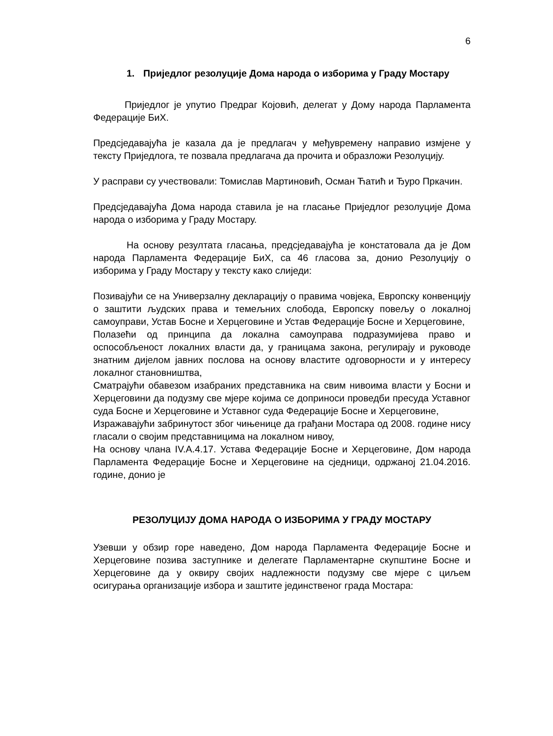6
1. Приједлог резолуције Дома народа о изборима у Граду Мостару
Приједлог је упутио Предраг Којовић, делегат у Дому народа Парламента Федерације БиХ.
Предсједавајућа је казала да је предлагач у међувремену направио измјене у тексту Приједлога, те позвала предлагача да прочита и образложи Резолуцију.
У расправи су учествовали: Томислав Мартиновић, Осман Ћатић и Ђуро Пркачин.
Предсједавајућа Дома народа ставила је на гласање Приједлог резолуције Дома народа о изборима у Граду Мостару.
На основу резултата гласања, предсједавајућа је констатовала да је Дом народа Парламента Федерације БиХ, са 46 гласова за, донио Резолуцију о изборима у Граду Мостару у тексту како слиједи:
Позивајући се на Универзалну декларацију о правима човјека, Европску конвенцију о заштити људских права и темељних слобода, Европску повељу о локалној самоуправи, Устав Босне и Херцеговине и Устав Федерације Босне и Херцеговине,
Полазећи од принципа да локална самоуправа подразумијева право и оспособљеност локалних власти да, у границама закона, регулирају и руководе знатним дијелом јавних послова на основу властите одговорности и у интересу локалног становништва,
Сматрајући обавезом изабраних представника на свим нивоима власти у Босни и Херцеговини да подузму све мјере којима се доприноси проведби пресуда Уставног суда Босне и Херцеговине и Уставног суда Федерације Босне и Херцеговине,
Изражавајући забринутост због чињенице да грађани Мостара од 2008. године нису гласали о својим представницима на локалном нивоу,
На основу члана IV.A.4.17. Устава Федерације Босне и Херцеговине, Дом народа Парламента Федерације Босне и Херцеговине на сједници, одржаној 21.04.2016. године, донио је
РЕЗОЛУЦИЈУ ДОМА НАРОДА О ИЗБОРИМА У ГРАДУ МОСТАРУ
Узевши у обзир горе наведено, Дом народа Парламента Федерације Босне и Херцеговине позива заступнике и делегате Парламентарне скупштине Босне и Херцеговине да у оквиру својих надлежности подузму све мјере с циљем осигурања организације избора и заштите јединственог града Мостара: